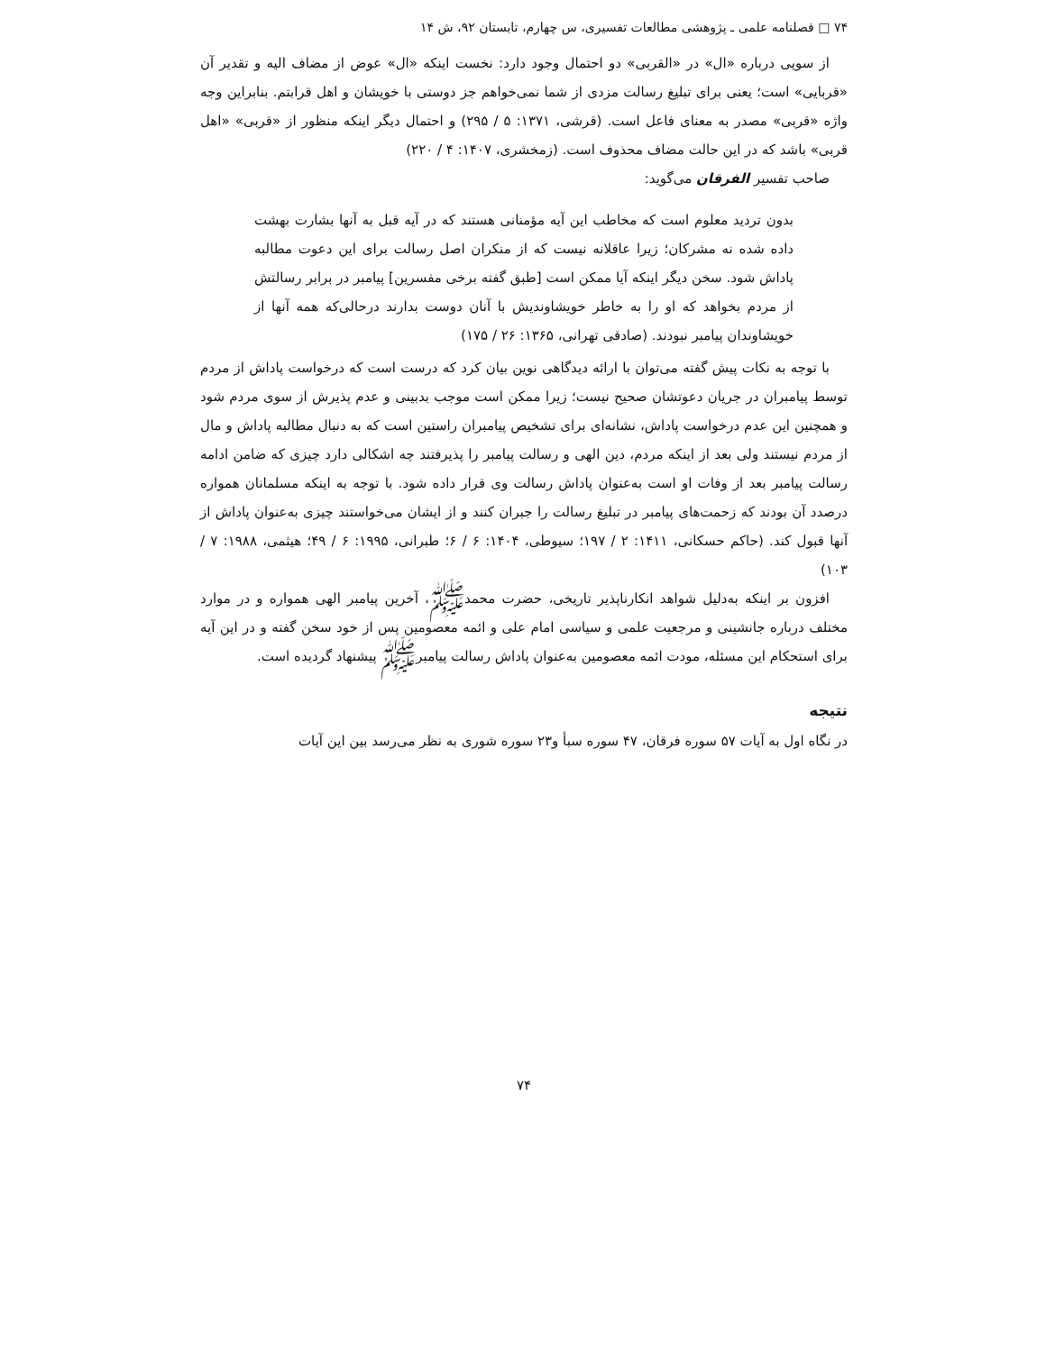۷۴ □ فصلنامه علمی ـ پژوهشی مطالعات تفسیری، س چهارم، تابستان ۹۲، ش ۱۴
از سویی درباره «ال» در «القربی» دو احتمال وجود دارد: نخست اینکه «ال» عوض از مضاف الیه و تقدیر آن «قربایی» است؛ یعنی برای تبلیغ رسالت مزدی از شما نمی‌خواهم جز دوستی با خویشان و اهل قرابتم. بنابراین وجه واژه «قربی» مصدر به معنای فاعل است. (قرشی، ۱۳۷۱: ۵ / ۲۹۵) و احتمال دیگر اینکه منظور از «قربی» «اهل قربی» باشد که در این حالت مضاف محذوف است. (زمخشری، ۱۴۰۷: ۴ / ۲۲۰)
صاحب تفسیر الفرقان می‌گوید:
بدون تردید معلوم است که مخاطب این آیه مؤمنانی هستند که در آیه قبل به آنها بشارت بهشت داده شده نه مشرکان؛ زیرا عاقلانه نیست که از منکران اصل رسالت برای این دعوت مطالبه پاداش شود. سخن دیگر اینکه آیا ممکن است [طبق گفته برخی مفسرین] پیامبر در برابر رسالتش از مردم بخواهد که او را به خاطر خویشاوندیش با آنان دوست بدارند درحالی‌که همه آنها از خویشاوندان پیامبر نبودند. (صادقی تهرانی، ۱۳۶۵: ۲۶ / ۱۷۵)
با توجه به نکات پیش گفته می‌توان با ارائه دیدگاهی نوین بیان کرد که درست است که درخواست پاداش از مردم توسط پیامبران در جریان دعوتشان صحیح نیست؛ زیرا ممکن است موجب بدبینی و عدم پذیرش از سوی مردم شود و همچنین این عدم درخواست پاداش، نشانه‌ای برای تشخیص پیامبران راستین است که به دنبال مطالبه پاداش و مال از مردم نیستند ولی بعد از اینکه مردم، دین الهی و رسالت پیامبر را پذیرفتند چه اشکالی دارد چیزی که ضامن ادامه رسالت پیامبر بعد از وفات او است به‌عنوان پاداش رسالت وی قرار داده شود. با توجه به اینکه مسلمانان همواره درصدد آن بودند که زحمت‌های پیامبر در تبلیغ رسالت را جبران کنند و از ایشان می‌خواستند چیزی به‌عنوان پاداش از آنها قبول کند. (حاکم حسکانی، ۱۴۱۱: ۲ / ۱۹۷؛ سیوطی، ۱۴۰۴: ۶ / ۶؛ طبرانی، ۱۹۹۵: ۶ / ۴۹؛ هیثمی، ۱۹۸۸: ۷ / ۱۰۳)
افزون بر اینکه به‌دلیل شواهد انکارناپذیر تاریخی، حضرت محمدﷺ، آخرین پیامبر الهی همواره و در موارد مختلف درباره جانشینی و مرجعیت علمی و سیاسی امام علی و ائمه معصومین پس از خود سخن گفته و در این آیه برای استحکام این مسئله، مودت ائمه معصومین به‌عنوان پاداش رسالت پیامبرﷺ پیشنهاد گردیده است.
نتیجه
در نگاه اول به آیات ۵۷ سوره فرقان، ۴۷ سوره سبأ و۲۳ سوره شوری به نظر می‌رسد بین این آیات
۷۴